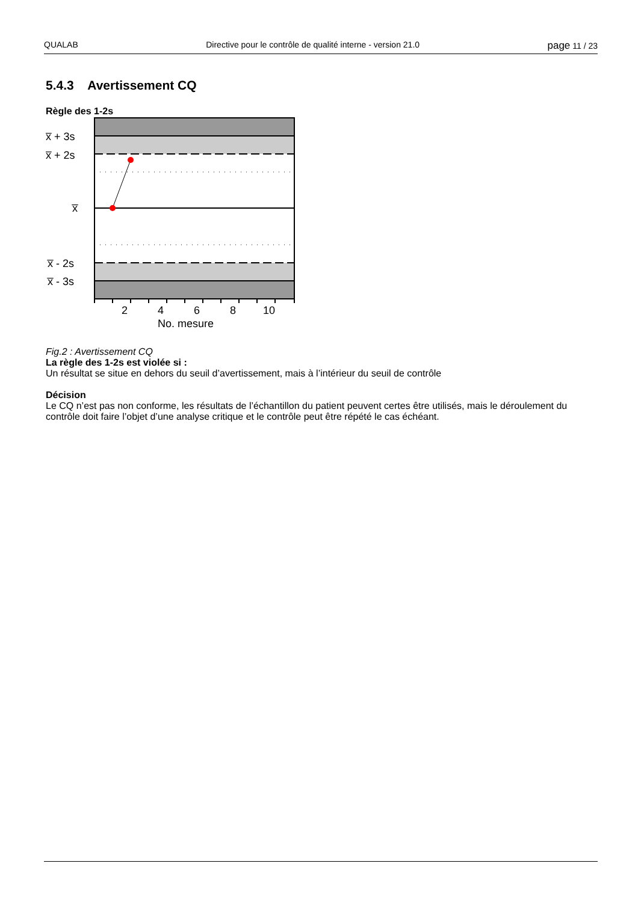QUALAB Directive pour le contrôle de qualité interne - version 21.0 page 11 / 23
5.4.3 Avertissement CQ
Règle des 1-2s
x̅ + 3s
x̅ + 2s
x̅
x̅ - 2s
x̅ - 3s
2 4 6 8 10
No. mesure
Fig.2 : Avertissement CQ
La règle des 1-2s est violée si :
Un résultat se situe en dehors du seuil d’avertissement, mais à l’intérieur du seuil de contrôle
Décision
Le CQ n’est pas non conforme, les résultats de l’échantillon du patient peuvent certes être utilisés, mais le déroulement du contrôle doit faire l’objet d’une analyse critique et le contrôle peut être répété le cas échéant.